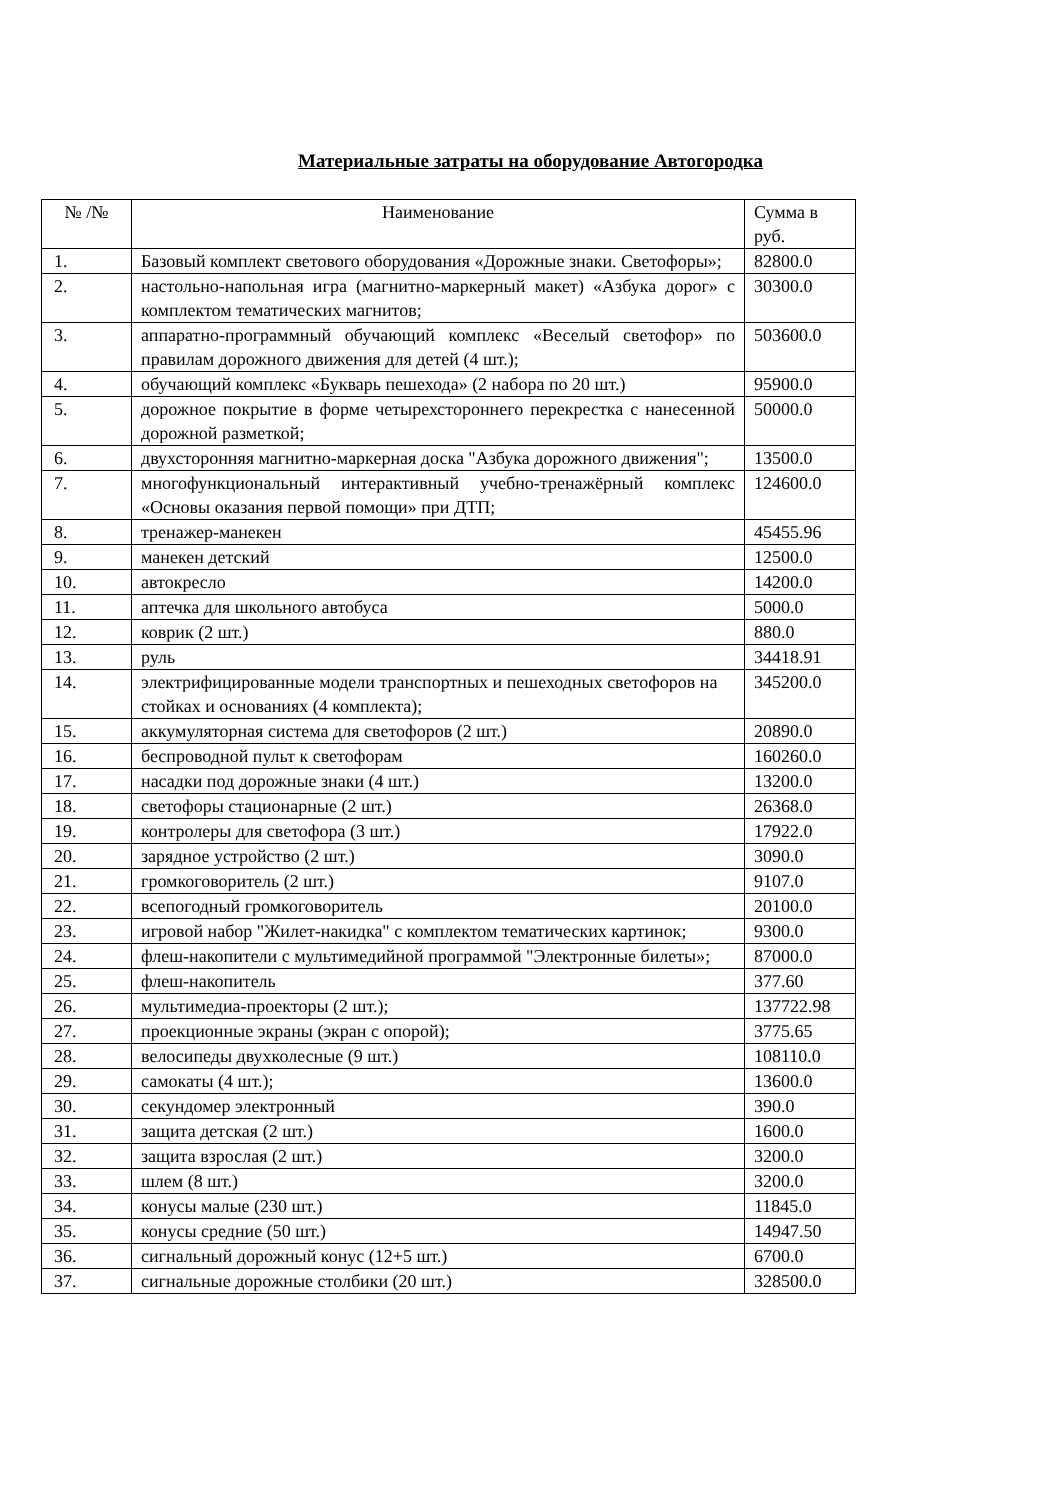Материальные затраты на оборудование Автогородка
| № /№ | Наименование | Сумма в руб. |
| --- | --- | --- |
| 1. | Базовый комплект светового оборудования «Дорожные знаки. Светофоры»; | 82800.0 |
| 2. | настольно-напольная игра (магнитно-маркерный макет) «Азбука дорог» с комплектом тематических магнитов; | 30300.0 |
| 3. | аппаратно-программный обучающий комплекс «Веселый светофор» по правилам дорожного движения для детей (4 шт.); | 503600.0 |
| 4. | обучающий комплекс «Букварь пешехода» (2 набора по 20 шт.) | 95900.0 |
| 5. | дорожное покрытие в форме четырехстороннего перекрестка с нанесенной дорожной разметкой; | 50000.0 |
| 6. | двухсторонняя магнитно-маркерная доска "Азбука дорожного движения"; | 13500.0 |
| 7. | многофункциональный интерактивный учебно-тренажёрный комплекс «Основы оказания первой помощи» при ДТП; | 124600.0 |
| 8. | тренажер-манекен | 45455.96 |
| 9. | манекен детский | 12500.0 |
| 10. | автокресло | 14200.0 |
| 11. | аптечка для школьного автобуса | 5000.0 |
| 12. | коврик (2 шт.) | 880.0 |
| 13. | руль | 34418.91 |
| 14. | электрифицированные модели транспортных и пешеходных светофоров на стойках и основаниях (4 комплекта); | 345200.0 |
| 15. | аккумуляторная система для светофоров (2 шт.) | 20890.0 |
| 16. | беспроводной пульт к светофорам | 160260.0 |
| 17. | насадки под дорожные знаки (4 шт.) | 13200.0 |
| 18. | светофоры стационарные (2 шт.) | 26368.0 |
| 19. | контролеры для светофора (3 шт.) | 17922.0 |
| 20. | зарядное устройство (2 шт.) | 3090.0 |
| 21. | громкоговоритель (2 шт.) | 9107.0 |
| 22. | всепогодный громкоговоритель | 20100.0 |
| 23. | игровой набор "Жилет-накидка" с комплектом тематических картинок; | 9300.0 |
| 24. | флеш-накопители с мультимедийной программой "Электронные билеты»; | 87000.0 |
| 25. | флеш-накопитель | 377.60 |
| 26. | мультимедиа-проекторы (2 шт.); | 137722.98 |
| 27. | проекционные экраны (экран с опорой); | 3775.65 |
| 28. | велосипеды двухколесные (9 шт.) | 108110.0 |
| 29. | самокаты (4 шт.); | 13600.0 |
| 30. | секундомер электронный | 390.0 |
| 31. | защита детская (2 шт.) | 1600.0 |
| 32. | защита взрослая (2 шт.) | 3200.0 |
| 33. | шлем (8 шт.) | 3200.0 |
| 34. | конусы малые (230 шт.) | 11845.0 |
| 35. | конусы средние (50 шт.) | 14947.50 |
| 36. | сигнальный дорожный конус (12+5 шт.) | 6700.0 |
| 37. | сигнальные дорожные столбики (20 шт.) | 328500.0 |